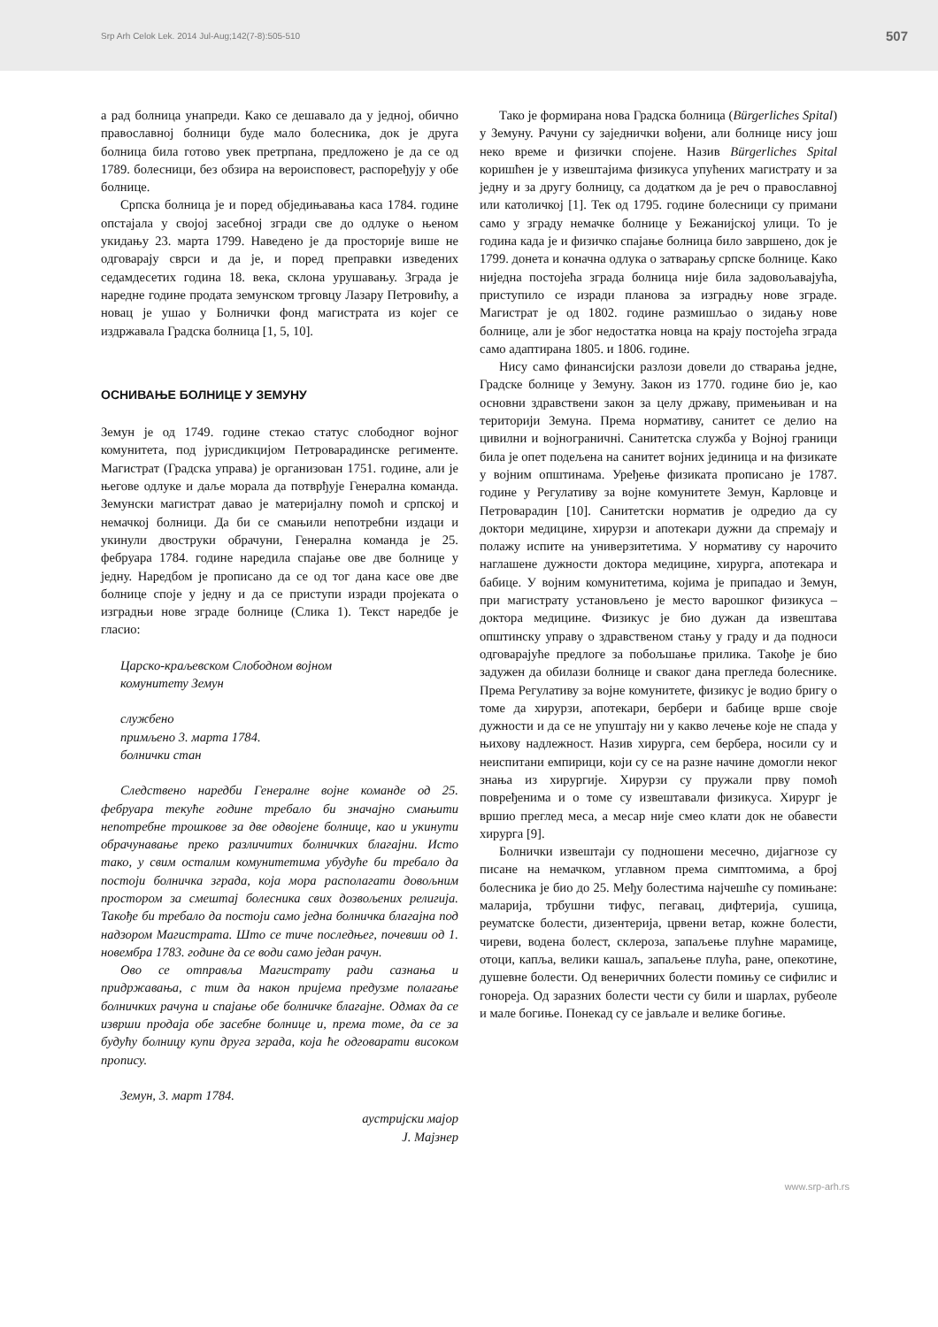Srp Arh Celok Lek. 2014 Jul-Aug;142(7-8):505-510 507
а рад болница унапреди. Како се дешавало да у једној, обично православној болници буде мало болесника, док је друга болница била готово увек претрпана, предложено је да се од 1789. болесници, без обзира на вероисповест, распоређују у обе болнице.
Српска болница је и поред обједињавања каса 1784. године опстајала у својој засебној згради све до одлуке о њеном укидању 23. марта 1799. Наведено је да просторије више не одговарају сврси и да је, и поред преправки изведених седамдесетих година 18. века, склона урушавању. Зграда је наредне године продата земунском трговцу Лазару Петровићу, а новац је ушао у Болнички фонд магистрата из којег се издржавала Градска болница [1, 5, 10].
ОСНИВАЊЕ БОЛНИЦЕ У ЗЕМУНУ
Земун је од 1749. године стекао статус слободног војног комунитета, под јурисдикцијом Петроварадинске регименте. Магистрат (Градска управа) је организован 1751. године, али је његове одлуке и даље морала да потврђује Генерална команда. Земунски магистрат давао је материјалну помоћ и српској и немачкој болници. Да би се смањили непотребни издаци и укинули двоструки обрачуни, Генерална команда је 25. фебруара 1784. године наредила спајање ове две болнице у једну. Наредбом је прописано да се од тог дана касе ове две болнице споје у једну и да се приступи изради пројеката о изградњи нове зграде болнице (Слика 1). Текст наредбе је гласио:
Царско-краљевском Слободном војном
комунитету Земун
службено
примљено 3. марта 1784.
болнички стан
Следствено наредби Генералне војне команде од 25. фебруара текуће године требало би значајно смањити непотребне трошкове за две одвојене болнице, као и укинути обрачунавање преко различитих болничких благајни. Исто тако, у свим осталим комунитетима убудуће би требало да постоји болничка зграда, која мора располагати довољним простором за смештај болесника свих дозвољених религија. Такође би требало да постоји само једна болничка благајна под надзором Магистрата. Што се тиче последњег, почевши од 1. новембра 1783. године да се води само један рачун.
Ово се отправља Магистрату ради сазнања и придржавања, с тим да након пријема предузме полагање болничких рачуна и спајање обе болничке благајне. Одмах да се изврши продаја обе засебне болнице и, према томе, да се за будућу болницу купи друга зграда, која ће одговарати високом пропису.
Земун, 3. март 1784.
аустријски мајор
Ј. Мајзнер
Тако је формирана нова Градска болница (Bürgerliches Spital) у Земуну. Рачуни су заједнички вођени, али болнице нису још неко време и физички спојене. Назив Bürgerliches Spital коришћен је у извештајима физикуса упућених магистрату и за једну и за другу болницу, са додатком да је реч о православној или католичкој [1]. Тек од 1795. године болесници су примани само у зграду немачке болнице у Бежанијској улици. То је година када је и физичко спајање болница било завршено, док је 1799. донета и коначна одлука о затварању српске болнице. Како ниједна постојећа зграда болница није била задовољавајућа, приступило се изради планова за изградњу нове зграде. Магистрат је од 1802. године размишљао о зидању нове болнице, али је због недостатка новца на крају постојећа зграда само адаптирана 1805. и 1806. године.
Нису само финансијски разлози довели до стварања једне, Градске болнице у Земуну. Закон из 1770. године био је, као основни здравствени закон за целу државу, примењиван и на територији Земуна. Према нормативу, санитет се делио на цивилни и војнограничнi. Санитетска служба у Војној граници била је опет подељена на санитет војних јединица и на физикате у војним општинама. Уређење физиката прописано је 1787. године у Регулативу за војне комунитете Земун, Карловце и Петроварадин [10]. Санитетски норматив је одредио да су доктори медицине, хирурзи и апотекари дужни да спремају и полажу испите на универзитетима. У нормативу су нарочито наглашене дужности доктора медицине, хирурга, апотекара и бабице. У војним комунитетима, којима је припадао и Земун, при магистрату установљено је место варошког физикуса – доктора медицине. Физикус је био дужан да извештава општинску управу о здравственом стању у граду и да подноси одговарајуће предлоге за побољшање прилика. Такође је био задужен да обилази болнице и сваког дана прегледа болеснике. Према Регулативу за војне комунитете, физикус је водио бригу о томе да хирурзи, апотекари, бербери и бабице врше своје дужности и да се не упуштају ни у какво лечење које не спада у њихову надлежност. Назив хирурга, сем бербера, носили су и неиспитани емпирици, који су се на разне начине домогли неког знања из хирургије. Хирурзи су пружали прву помоћ повређенима и о томе су извештавали физикуса. Хирург је вршио преглед меса, а месар није смео клати док не обавести хирурга [9].
Болнички извештаји су подношени месечно, дијагнозе су писане на немачком, углавном према симптомима, а број болесника је био до 25. Међу болестима најчешће су помињане: маларија, трбушни тифус, пегавац, дифтерија, сушица, реуматске болести, дизентерија, црвени ветар, кожне болести, чиреви, водена болест, склероза, запаљење плућне марамице, отоци, капља, велики кашаљ, запаљење плућа, ране, опекотине, душевне болести. Од венеричних болести помињу се сифилис и гонореја. Од заразних болести чести су били и шарлах, рубеоле и мале богиње. Понекад су се јављале и велике богиње.
www.srp-arh.rs